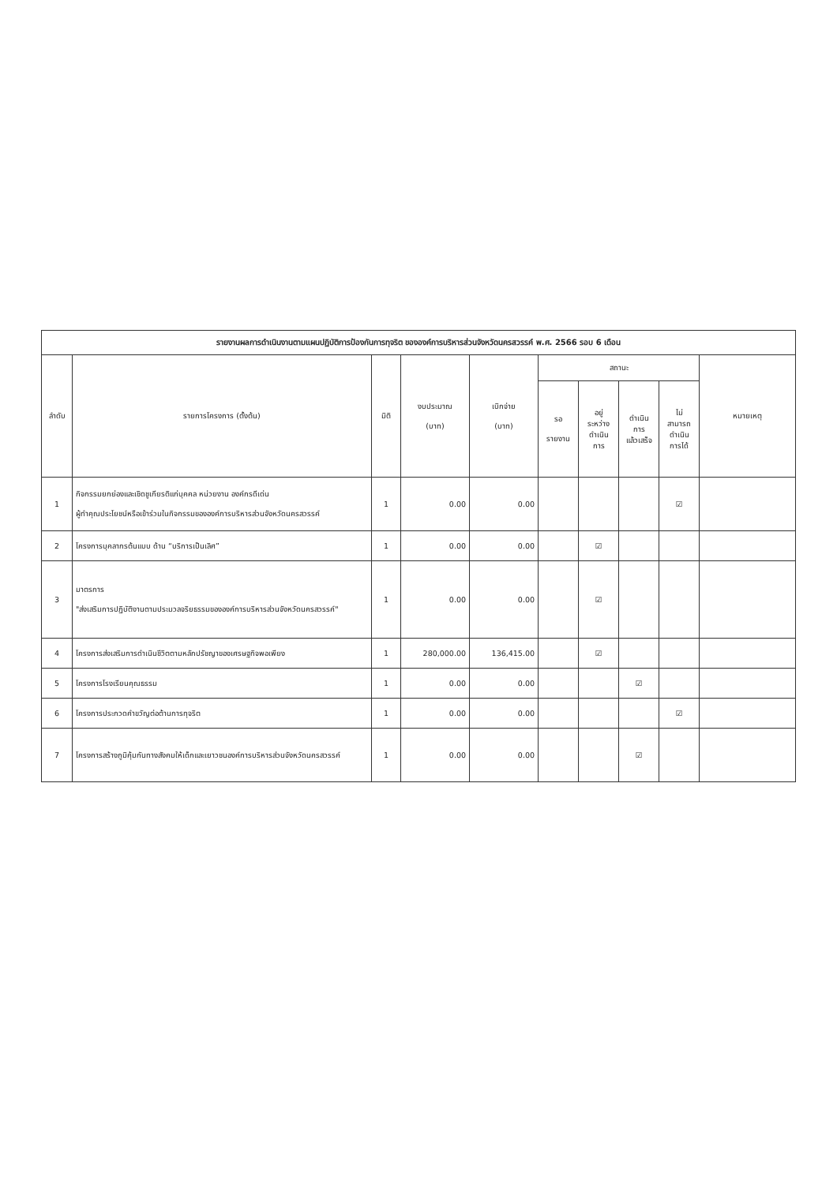| รายงานผลการดำเนินงานตามแผนปฏิบัติการป้องกันการทุจริต ขององค์การบริหารส่วนจังหวัดนครสวรรค์ พ.ศ. 2566 รอบ 6 เดือน | | | | | | | | | |
| --- | --- | --- | --- | --- | --- | --- | --- | --- | --- |
| ลำดับ | รายการโครงการ (ตั้งต้น) | มิติ | งบประมาณ (บาท) | เบิกจ่าย (บาท) | สถานะ | | | | หมายเหตุ |
| | | | | | รอ รายงาน | อยู่ ระหว่าง ดำเนิน การ | ดำเนิน การ แล้วเสร็จ | ไม่ สามารถ ดำเนิน การได้ | |
| 1 | กิจกรรมยกย่องและเชิดชูเกียรติแก่บุคคล หน่วยงาน องค์กรดีเด่น ผู้ทำคุณประโยชน์หรือเข้าร่วมในกิจกรรมขององค์การบริหารส่วนจังหวัดนครสวรรค์ | 1 | 0.00 | 0.00 | | | | ☑ | |
| 2 | โครงการบุคลากรต้นแบบ ด้าน “บริการเป็นเลิศ” | 1 | 0.00 | 0.00 | | ☑ | | | |
| 3 | มาตรการ "ส่งเสริมการปฏิบัติงานตามประมวลจริยธรรมขององค์การบริหารส่วนจังหวัดนครสวรรค์" | 1 | 0.00 | 0.00 | | ☑ | | | |
| 4 | โครงการส่งเสริมการดำเนินชีวิตตามหลักปรัชญาของเศรษฐกิจพอเพียง | 1 | 280,000.00 | 136,415.00 | | ☑ | | | |
| 5 | โครงการโรงเรียนคุณธรรม | 1 | 0.00 | 0.00 | | | ☑ | | |
| 6 | โครงการประกวดคำขวัญต่อต้านการทุจริต | 1 | 0.00 | 0.00 | | | | ☑ | |
| 7 | โครงการสร้างภูมิคุ้มกันทางสังคมให้เด็กและเยาวชนองค์การบริหารส่วนจังหวัดนครสวรรค์ | 1 | 0.00 | 0.00 | | | ☑ | | |